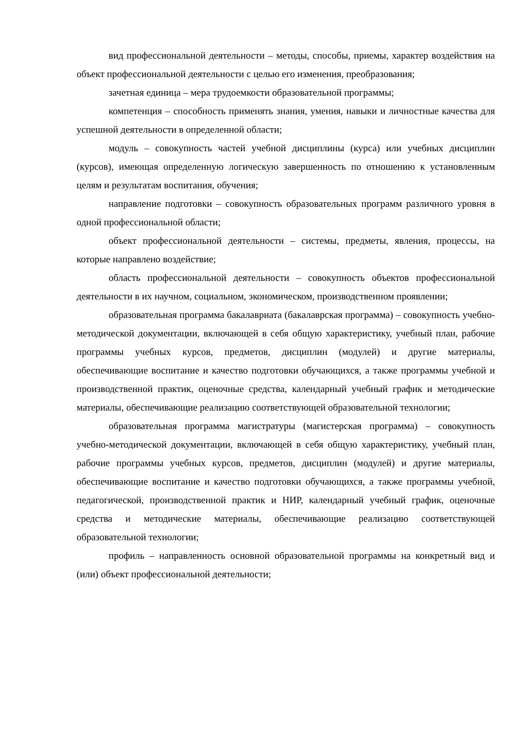вид профессиональной деятельности – методы, способы, приемы, характер воздействия на объект профессиональной деятельности с целью его изменения, преобразования;
зачетная единица – мера трудоемкости образовательной программы;
компетенция – способность применять знания, умения, навыки и личностные качества для успешной деятельности в определенной области;
модуль – совокупность частей учебной дисциплины (курса) или учебных дисциплин (курсов), имеющая определенную логическую завершенность по отношению к установленным целям и результатам воспитания, обучения;
направление подготовки – совокупность образовательных программ различного уровня в одной профессиональной области;
объект профессиональной деятельности – системы, предметы, явления, процессы, на которые направлено воздействие;
область профессиональной деятельности – совокупность объектов профессиональной деятельности в их научном, социальном, экономическом, производственном проявлении;
образовательная программа бакалавриата (бакалаврская программа) – совокупность учебно-методической документации, включающей в себя общую характеристику, учебный план, рабочие программы учебных курсов, предметов, дисциплин (модулей) и другие материалы, обеспечивающие воспитание и качество подготовки обучающихся, а также программы учебной и производственной практик, оценочные средства, календарный учебный график и методические материалы, обеспечивающие реализацию соответствующей образовательной технологии;
образовательная программа магистратуры (магистерская программа) – совокупность учебно-методической документации, включающей в себя общую характеристику, учебный план, рабочие программы учебных курсов, предметов, дисциплин (модулей) и другие материалы, обеспечивающие воспитание и качество подготовки обучающихся, а также программы учебной, педагогической, производственной практик и НИР, календарный учебный график, оценочные средства и методические материалы, обеспечивающие реализацию соответствующей образовательной технологии;
профиль – направленность основной образовательной программы на конкретный вид и (или) объект профессиональной деятельности;